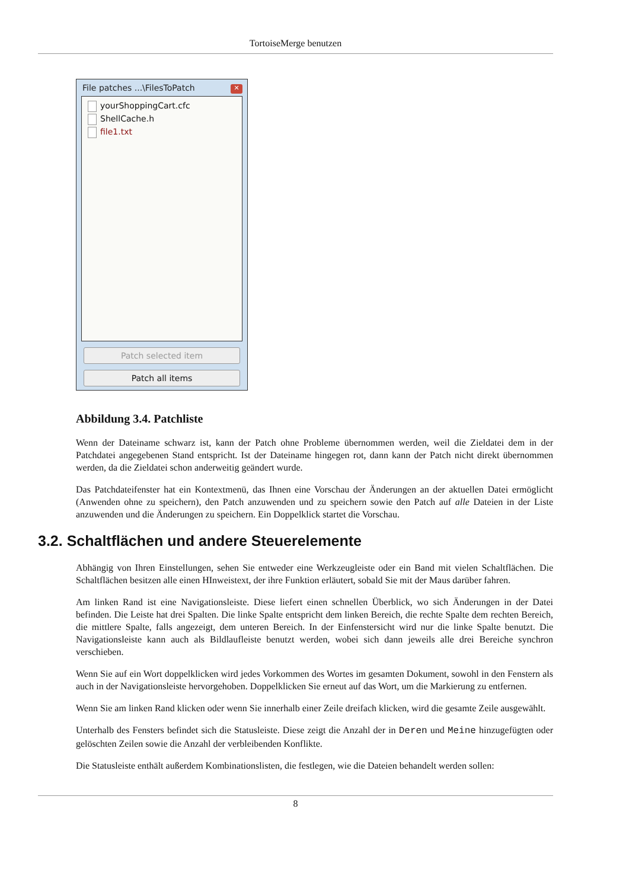TortoiseMerge benutzen
File patches ...\FilesToPatch
✕
yourShoppingCart.cfc
ShellCache.h
file1.txt
Patch selected item
Patch all items
Abbildung 3.4. Patchliste
Wenn der Dateiname schwarz ist, kann der Patch ohne Probleme übernommen werden, weil die Zieldatei dem in der Patchdatei angegebenen Stand entspricht. Ist der Dateiname hingegen rot, dann kann der Patch nicht direkt übernommen werden, da die Zieldatei schon anderweitig geändert wurde.
Das Patchdateifenster hat ein Kontextmenü, das Ihnen eine Vorschau der Änderungen an der aktuellen Datei ermöglicht (Anwenden ohne zu speichern), den Patch anzuwenden und zu speichern sowie den Patch auf alle Dateien in der Liste anzuwenden und die Änderungen zu speichern. Ein Doppelklick startet die Vorschau.
3.2. Schaltflächen und andere Steuerelemente
Abhängig von Ihren Einstellungen, sehen Sie entweder eine Werkzeugleiste oder ein Band mit vielen Schaltflächen. Die Schaltflächen besitzen alle einen HInweistext, der ihre Funktion erläutert, sobald Sie mit der Maus darüber fahren.
Am linken Rand ist eine Navigationsleiste. Diese liefert einen schnellen Überblick, wo sich Änderungen in der Datei befinden. Die Leiste hat drei Spalten. Die linke Spalte entspricht dem linken Bereich, die rechte Spalte dem rechten Bereich, die mittlere Spalte, falls angezeigt, dem unteren Bereich. In der Einfenstersicht wird nur die linke Spalte benutzt. Die Navigationsleiste kann auch als Bildlaufleiste benutzt werden, wobei sich dann jeweils alle drei Bereiche synchron verschieben.
Wenn Sie auf ein Wort doppelklicken wird jedes Vorkommen des Wortes im gesamten Dokument, sowohl in den Fenstern als auch in der Navigationsleiste hervorgehoben. Doppelklicken Sie erneut auf das Wort, um die Markierung zu entfernen.
Wenn Sie am linken Rand klicken oder wenn Sie innerhalb einer Zeile dreifach klicken, wird die gesamte Zeile ausgewählt.
Unterhalb des Fensters befindet sich die Statusleiste. Diese zeigt die Anzahl der in Deren und Meine hinzugefügten oder gelöschten Zeilen sowie die Anzahl der verbleibenden Konflikte.
Die Statusleiste enthält außerdem Kombinationslisten, die festlegen, wie die Dateien behandelt werden sollen:
8